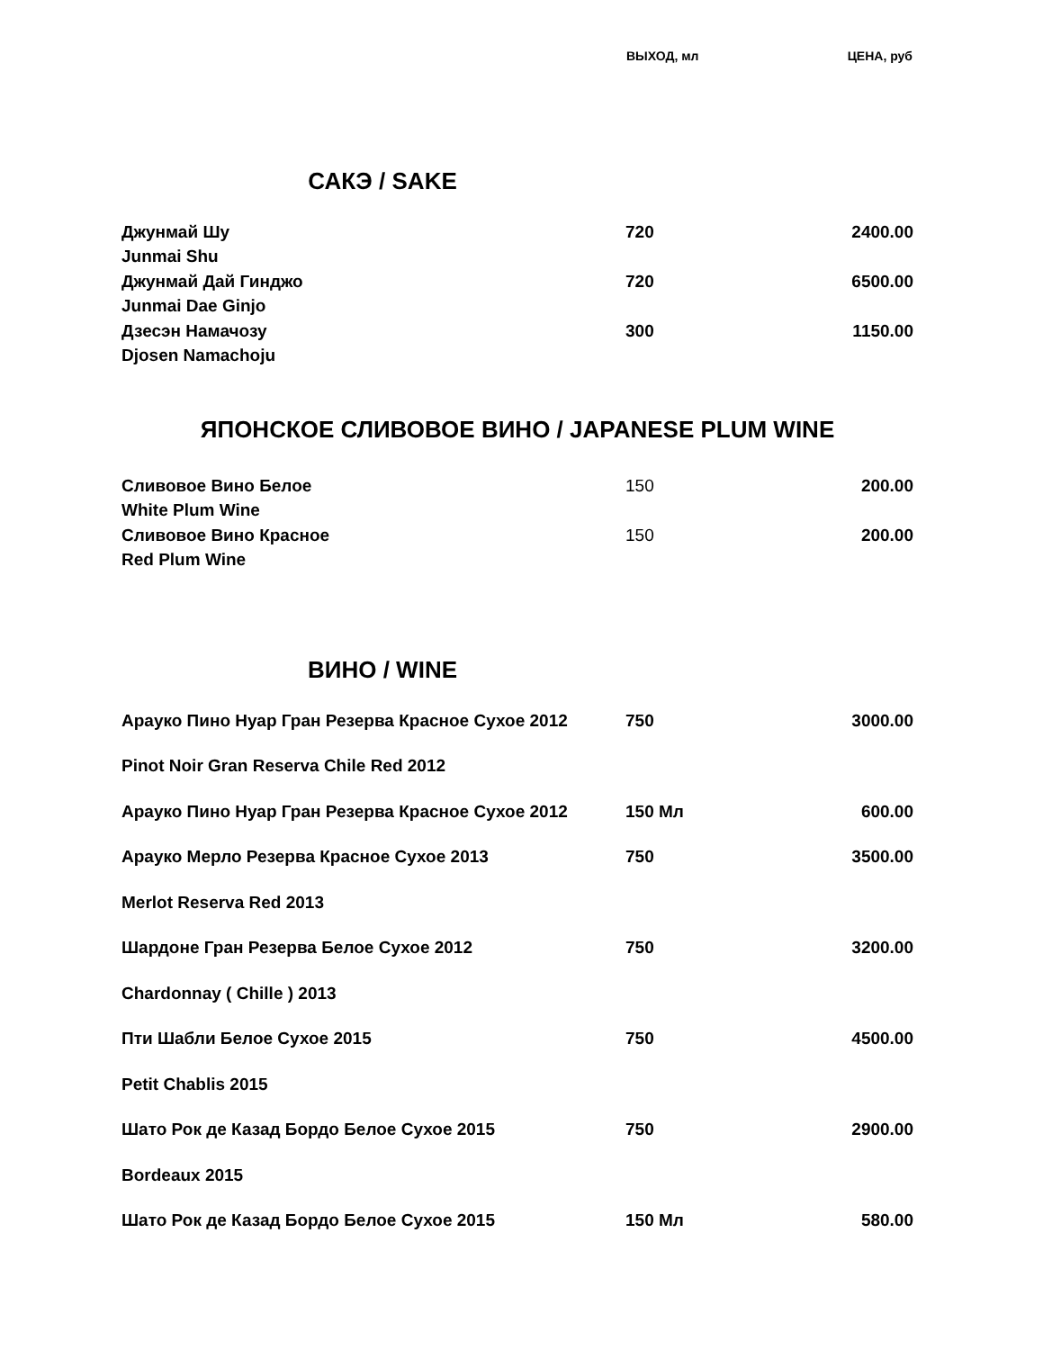| | ВЫХОД, мл | ЦЕНА, руб |
САКЭ / SAKE
| Джунмай Шу | 720 | 2400.00 |
| Junmai Shu | | |
| Джунмай Дай Гинджо | 720 | 6500.00 |
| Junmai Dae Ginjo | | |
| Дзесэн Намачозу | 300 | 1150.00 |
| Djosen Namachoju | | |
ЯПОНСКОЕ СЛИВОВОЕ ВИНО / JAPANESE PLUM WINE
| Сливовое Вино Белое | 150 | 200.00 |
| White Plum Wine | | |
| Сливовое Вино Красное | 150 | 200.00 |
| Red Plum Wine | | |
ВИНО / WINE
| Арауко Пино Нуар Гран Резерва Красное Сухое 2012 | 750 | 3000.00 |
| Pinot Noir Gran Reserva Chile Red 2012 | | |
| Арауко Пино Нуар Гран Резерва Красное Сухое 2012 | 150 Мл | 600.00 |
| Арауко Мерло Резерва Красное Сухое 2013 | 750 | 3500.00 |
| Merlot Reserva Red 2013 | | |
| Шардоне Гран Резерва Белое Сухое 2012 | 750 | 3200.00 |
| Chardonnay ( Chille ) 2013 | | |
| Пти Шабли Белое Сухое 2015 | 750 | 4500.00 |
| Petit Chablis 2015 | | |
| Шато Рок де Казад Бордо Белое Сухое 2015 | 750 | 2900.00 |
| Bordeaux 2015 | | |
| Шато Рок де Казад Бордо Белое Сухое 2015 | 150 Мл | 580.00 |